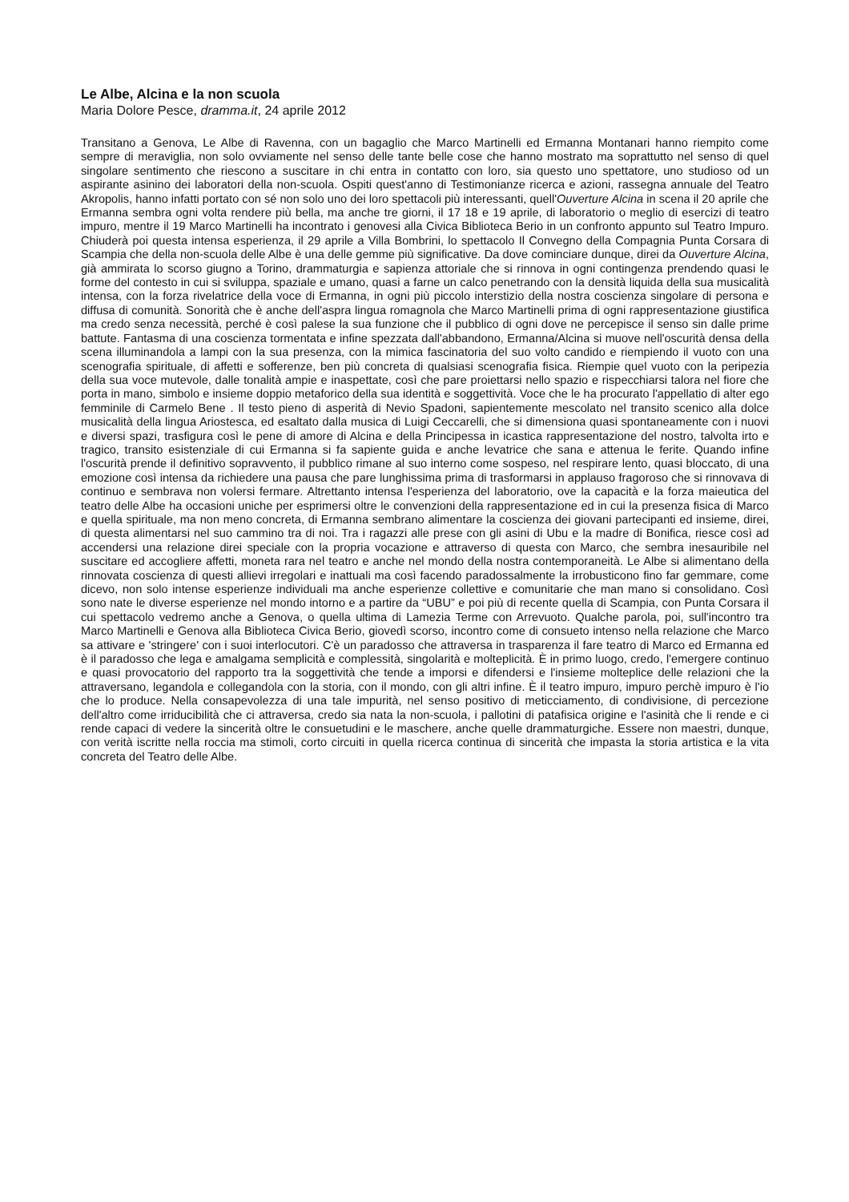Le Albe, Alcina e la non scuola
Maria Dolore Pesce, dramma.it, 24 aprile 2012
Transitano a Genova, Le Albe di Ravenna, con un bagaglio che Marco Martinelli ed Ermanna Montanari hanno riempito come sempre di meraviglia, non solo ovviamente nel senso delle tante belle cose che hanno mostrato ma soprattutto nel senso di quel singolare sentimento che riescono a suscitare in chi entra in contatto con loro, sia questo uno spettatore, uno studioso od un aspirante asinino dei laboratori della non-scuola. Ospiti quest'anno di Testimonianze ricerca e azioni, rassegna annuale del Teatro Akropolis, hanno infatti portato con sé non solo uno dei loro spettacoli più interessanti, quell'Ouverture Alcina in scena il 20 aprile che Ermanna sembra ogni volta rendere più bella, ma anche tre giorni, il 17 18 e 19 aprile, di laboratorio o meglio di esercizi di teatro impuro, mentre il 19 Marco Martinelli ha incontrato i genovesi alla Civica Biblioteca Berio in un confronto appunto sul Teatro Impuro. Chiuderà poi questa intensa esperienza, il 29 aprile a Villa Bombrini, lo spettacolo Il Convegno della Compagnia Punta Corsara di Scampia che della non-scuola delle Albe è una delle gemme più significative. Da dove cominciare dunque, direi da Ouverture Alcina, già ammirata lo scorso giugno a Torino, drammaturgia e sapienza attoriale che si rinnova in ogni contingenza prendendo quasi le forme del contesto in cui si sviluppa, spaziale e umano, quasi a farne un calco penetrando con la densità liquida della sua musicalità intensa, con la forza rivelatrice della voce di Ermanna, in ogni più piccolo interstizio della nostra coscienza singolare di persona e diffusa di comunità. Sonorità che è anche dell'aspra lingua romagnola che Marco Martinelli prima di ogni rappresentazione giustifica ma credo senza necessità, perché è così palese la sua funzione che il pubblico di ogni dove ne percepisce il senso sin dalle prime battute. Fantasma di una coscienza tormentata e infine spezzata dall'abbandono, Ermanna/Alcina si muove nell'oscurità densa della scena illuminandola a lampi con la sua presenza, con la mimica fascinatoria del suo volto candido e riempiendo il vuoto con una scenografia spirituale, di affetti e sofferenze, ben più concreta di qualsiasi scenografia fisica. Riempie quel vuoto con la peripezia della sua voce mutevole, dalle tonalità ampie e inaspettate, così che pare proiettarsi nello spazio e rispecchiarsi talora nel fiore che porta in mano, simbolo e insieme doppio metaforico della sua identità e soggettività. Voce che le ha procurato l'appellatio di alter ego femminile di Carmelo Bene . Il testo pieno di asperità di Nevio Spadoni, sapientemente mescolato nel transito scenico alla dolce musicalità della lingua Ariostesca, ed esaltato dalla musica di Luigi Ceccarelli, che si dimensiona quasi spontaneamente con i nuovi e diversi spazi, trasfigura così le pene di amore di Alcina e della Principessa in icastica rappresentazione del nostro, talvolta irto e tragico, transito esistenziale di cui Ermanna si fa sapiente guida e anche levatrice che sana e attenua le ferite. Quando infine l'oscurità prende il definitivo sopravvento, il pubblico rimane al suo interno come sospeso, nel respirare lento, quasi bloccato, di una emozione così intensa da richiedere una pausa che pare lunghissima prima di trasformarsi in applauso fragoroso che si rinnovava di continuo e sembrava non volersi fermare. Altrettanto intensa l'esperienza del laboratorio, ove la capacità e la forza maieutica del teatro delle Albe ha occasioni uniche per esprimersi oltre le convenzioni della rappresentazione ed in cui la presenza fisica di Marco e quella spirituale, ma non meno concreta, di Ermanna sembrano alimentare la coscienza dei giovani partecipanti ed insieme, direi, di questa alimentarsi nel suo cammino tra di noi. Tra i ragazzi alle prese con gli asini di Ubu e la madre di Bonifica, riesce così ad accendersi una relazione direi speciale con la propria vocazione e attraverso di questa con Marco, che sembra inesauribile nel suscitare ed accogliere affetti, moneta rara nel teatro e anche nel mondo della nostra contemporaneità. Le Albe si alimentano della rinnovata coscienza di questi allievi irregolari e inattuali ma così facendo paradossalmente la irrobusticono fino far gemmare, come dicevo, non solo intense esperienze individuali ma anche esperienze collettive e comunitarie che man mano si consolidano. Così sono nate le diverse esperienze nel mondo intorno e a partire da “UBU” e poi più di recente quella di Scampia, con Punta Corsara il cui spettacolo vedremo anche a Genova, o quella ultima di Lamezia Terme con Arrevuoto. Qualche parola, poi, sull'incontro tra Marco Martinelli e Genova alla Biblioteca Civica Berio, giovedì scorso, incontro come di consueto intenso nella relazione che Marco sa attivare e 'stringere' con i suoi interlocutori. C'è un paradosso che attraversa in trasparenza il fare teatro di Marco ed Ermanna ed è il paradosso che lega e amalgama semplicità e complessità, singolarità e molteplicità. È in primo luogo, credo, l'emergere continuo e quasi provocatorio del rapporto tra la soggettività che tende a imporsi e difendersi e l'insieme molteplice delle relazioni che la attraversano, legandola e collegandola con la storia, con il mondo, con gli altri infine. È il teatro impuro, impuro perchè impuro è l'io che lo produce. Nella consapevolezza di una tale impurità, nel senso positivo di meticciamento, di condivisione, di percezione dell'altro come irriducibilità che ci attraversa, credo sia nata la non-scuola, i pallotini di patafisica origine e l'asinità che li rende e ci rende capaci di vedere la sincerità oltre le consuetudini e le maschere, anche quelle drammaturgiche. Essere non maestri, dunque, con verità iscritte nella roccia ma stimoli, corto circuiti in quella ricerca continua di sincerità che impasta la storia artistica e la vita concreta del Teatro delle Albe.